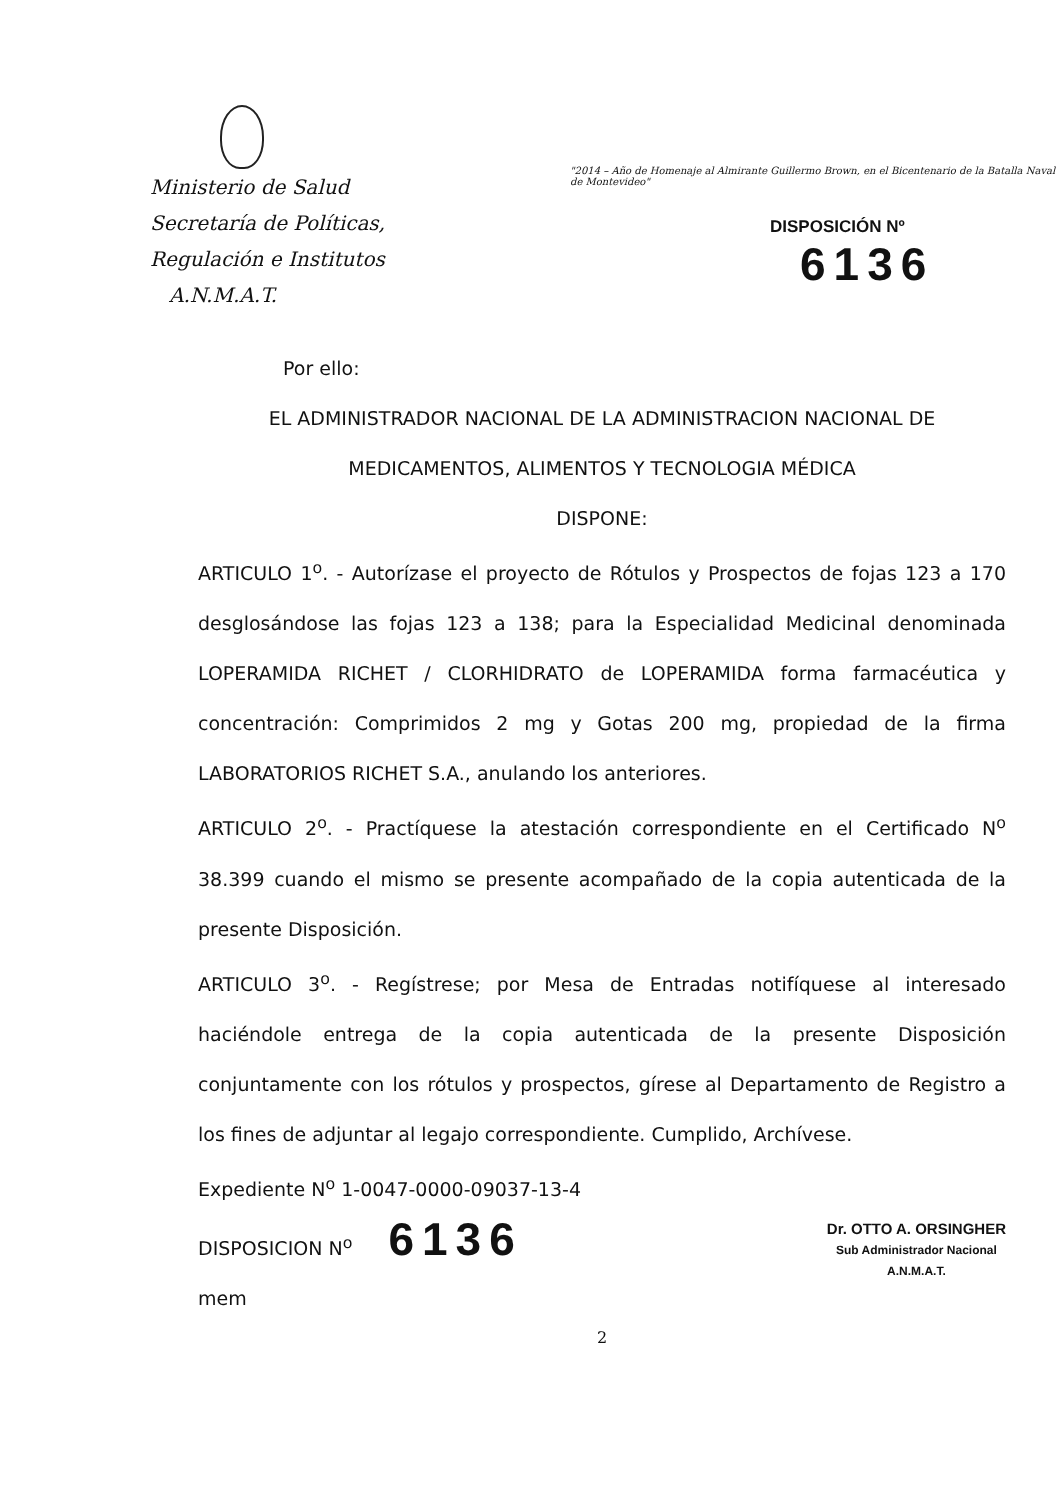Ministerio de Salud
Secretaría de Políticas,
Regulación e Institutos
A.N.M.A.T.
"2014 – Año de Homenaje al Almirante Guillermo Brown, en el Bicentenario de la Batalla Naval de Montevideo"
DISPOSICIÓN Nº 6136
Por ello:
EL ADMINISTRADOR NACIONAL DE LA ADMINISTRACION NACIONAL DE MEDICAMENTOS, ALIMENTOS Y TECNOLOGIA MÉDICA
DISPONE:
ARTICULO 1<sup>o</sup>. - Autorízase el proyecto de Rótulos y Prospectos de fojas 123 a 170 desglosándose las fojas 123 a 138; para la Especialidad Medicinal denominada LOPERAMIDA RICHET / CLORHIDRATO de LOPERAMIDA forma farmacéutica y concentración: Comprimidos 2 mg y Gotas 200 mg, propiedad de la firma LABORATORIOS RICHET S.A., anulando los anteriores.
ARTICULO 2<sup>o</sup>. - Practíquese la atestación correspondiente en el Certificado N<sup>o</sup> 38.399 cuando el mismo se presente acompañado de la copia autenticada de la presente Disposición.
ARTICULO 3<sup>o</sup>. - Regístrese; por Mesa de Entradas notifíquese al interesado haciéndole entrega de la copia autenticada de la presente Disposición conjuntamente con los rótulos y prospectos, gírese al Departamento de Registro a los fines de adjuntar al legajo correspondiente. Cumplido, Archívese.
Expediente N<sup>o</sup> 1-0047-0000-09037-13-4
DISPOSICION N<sup>o</sup> 6136
mem
Dr. OTTO A. ORSINGHER
Sub Administrador Nacional
A.N.M.A.T.
2